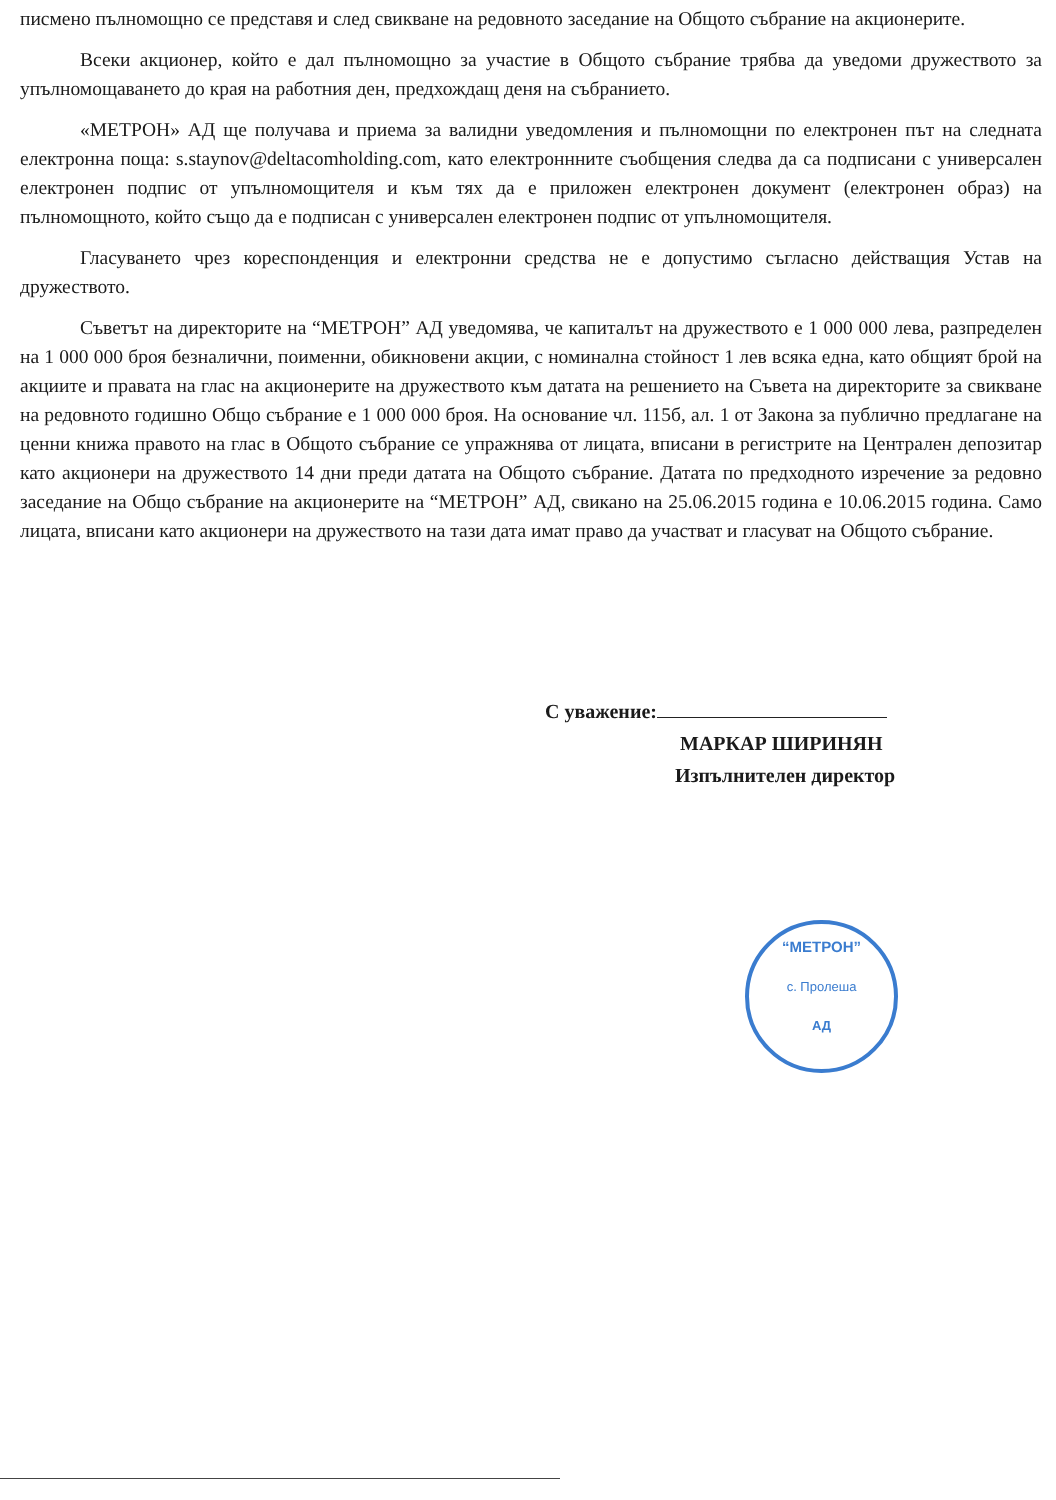писмено пълномощно се представя и след свикване на редовното заседание на Общото събрание на акционерите.
Всеки акционер, който е дал пълномощно за участие в Общото събрание трябва да уведоми дружеството за упълномощаването до края на работния ден, предхождащ деня на събранието.
«МЕТРОН» АД ще получава и приема за валидни уведомления и пълномощни по електронен път на следната електронна поща: s.staynov@deltacomholding.com, като електроннните съобщения следва да са подписани с универсален електронен подпис от упълномощителя и към тях да е приложен електронен документ (електронен образ) на пълномощното, който също да е подписан с универсален електронен подпис от упълномощителя.
Гласуването чрез кореспонденция и електронни средства не е допустимо съгласно действащия Устав на дружеството.
Съветът на директорите на “МЕТРОН” АД уведомява, че капиталът на дружеството е 1 000 000 лева, разпределен на 1 000 000 броя безналични, поименни, обикновени акции, с номинална стойност 1 лев всяка една, като общият брой на акциите и правата на глас на акционерите на дружеството към датата на решението на Съвета на директорите за свикване на редовното годишно Общо събрание е 1 000 000 броя. На основание чл. 115б, ал. 1 от Закона за публично предлагане на ценни книжа правото на глас в Общото събрание се упражнява от лицата, вписани в регистрите на Централен депозитар като акционери на дружеството 14 дни преди датата на Общото събрание. Датата по предходното изречение за редовно заседание на Общо събрание на акционерите на “МЕТРОН” АД, свикано на 25.06.2015 година е 10.06.2015 година. Само лицата, вписани като акционери на дружеството на тази дата имат право да участват и гласуват на Общото събрание.
С уважение:
МАРКАР ШИРИНЯН
Изпълнителен директор
“МЕТРОН”
с. Пролеша
АД